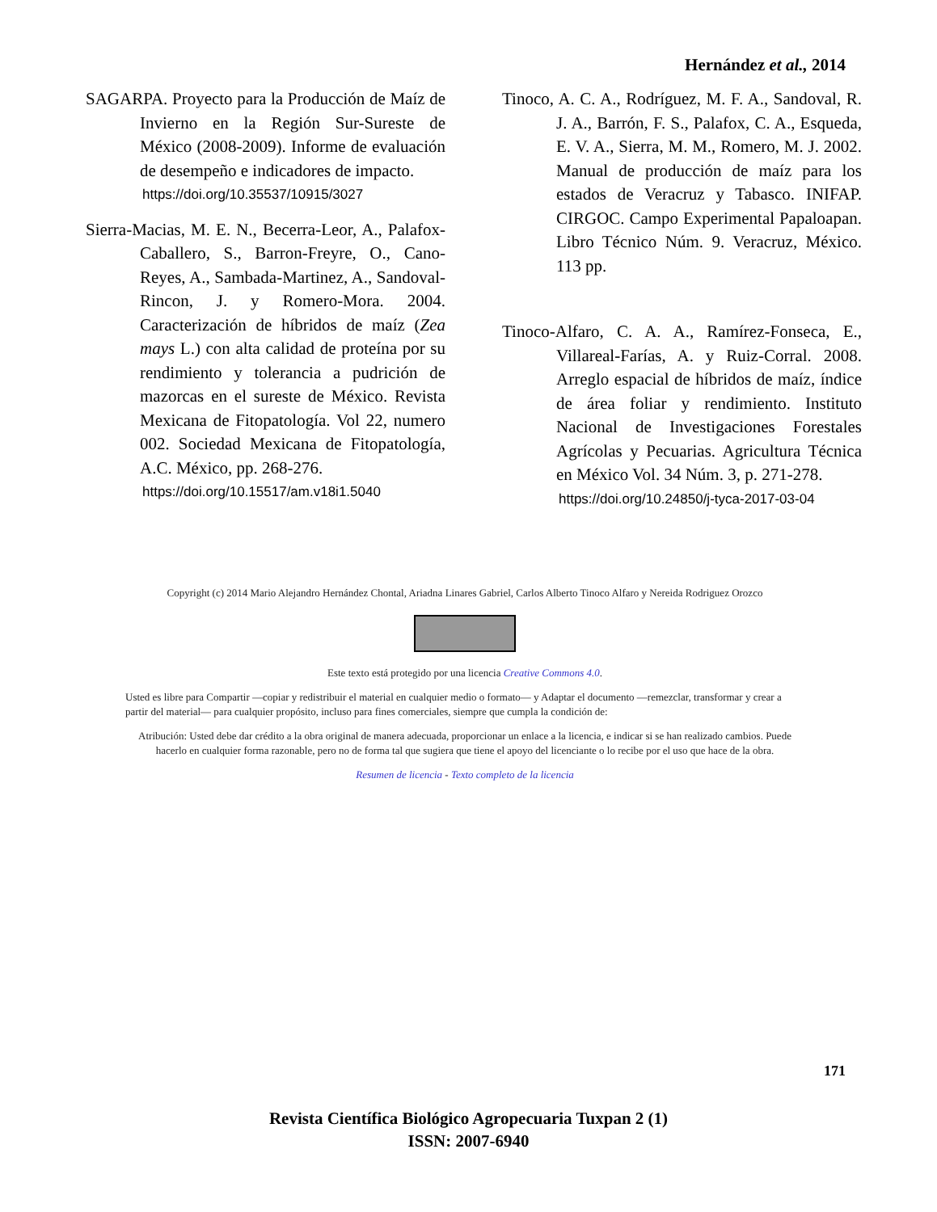Hernández et al., 2014
SAGARPA. Proyecto para la Producción de Maíz de Invierno en la Región Sur-Sureste de México (2008-2009). Informe de evaluación de desempeño e indicadores de impacto.
https://doi.org/10.35537/10915/3027
Sierra-Macias, M. E. N., Becerra-Leor, A., Palafox-Caballero, S., Barron-Freyre, O., Cano-Reyes, A., Sambada-Martinez, A., Sandoval-Rincon, J. y Romero-Mora. 2004. Caracterización de híbridos de maíz (Zea mays L.) con alta calidad de proteína por su rendimiento y tolerancia a pudrición de mazorcas en el sureste de México. Revista Mexicana de Fitopatología. Vol 22, numero 002. Sociedad Mexicana de Fitopatología, A.C. México, pp. 268-276.
https://doi.org/10.15517/am.v18i1.5040
Tinoco, A. C. A., Rodríguez, M. F. A., Sandoval, R. J. A., Barrón, F. S., Palafox, C. A., Esqueda, E. V. A., Sierra, M. M., Romero, M. J. 2002. Manual de producción de maíz para los estados de Veracruz y Tabasco. INIFAP. CIRGOC. Campo Experimental Papaloapan. Libro Técnico Núm. 9. Veracruz, México. 113 pp.
Tinoco-Alfaro, C. A. A., Ramírez-Fonseca, E., Villareal-Farías, A. y Ruiz-Corral. 2008. Arreglo espacial de híbridos de maíz, índice de área foliar y rendimiento. Instituto Nacional de Investigaciones Forestales Agrícolas y Pecuarias. Agricultura Técnica en México Vol. 34 Núm. 3, p. 271-278.
https://doi.org/10.24850/j-tyca-2017-03-04
Copyright (c) 2014 Mario Alejandro Hernández Chontal, Ariadna Linares Gabriel, Carlos Alberto Tinoco Alfaro y Nereida Rodriguez Orozco
Este texto está protegido por una licencia Creative Commons 4.0.
Usted es libre para Compartir —copiar y redistribuir el material en cualquier medio o formato— y Adaptar el documento —remezclar, transformar y crear a partir del material— para cualquier propósito, incluso para fines comerciales, siempre que cumpla la condición de:
Atribución: Usted debe dar crédito a la obra original de manera adecuada, proporcionar un enlace a la licencia, e indicar si se han realizado cambios. Puede hacerlo en cualquier forma razonable, pero no de forma tal que sugiera que tiene el apoyo del licenciante o lo recibe por el uso que hace de la obra.
Resumen de licencia - Texto completo de la licencia
171
Revista Científica Biológico Agropecuaria Tuxpan 2 (1)
ISSN: 2007-6940